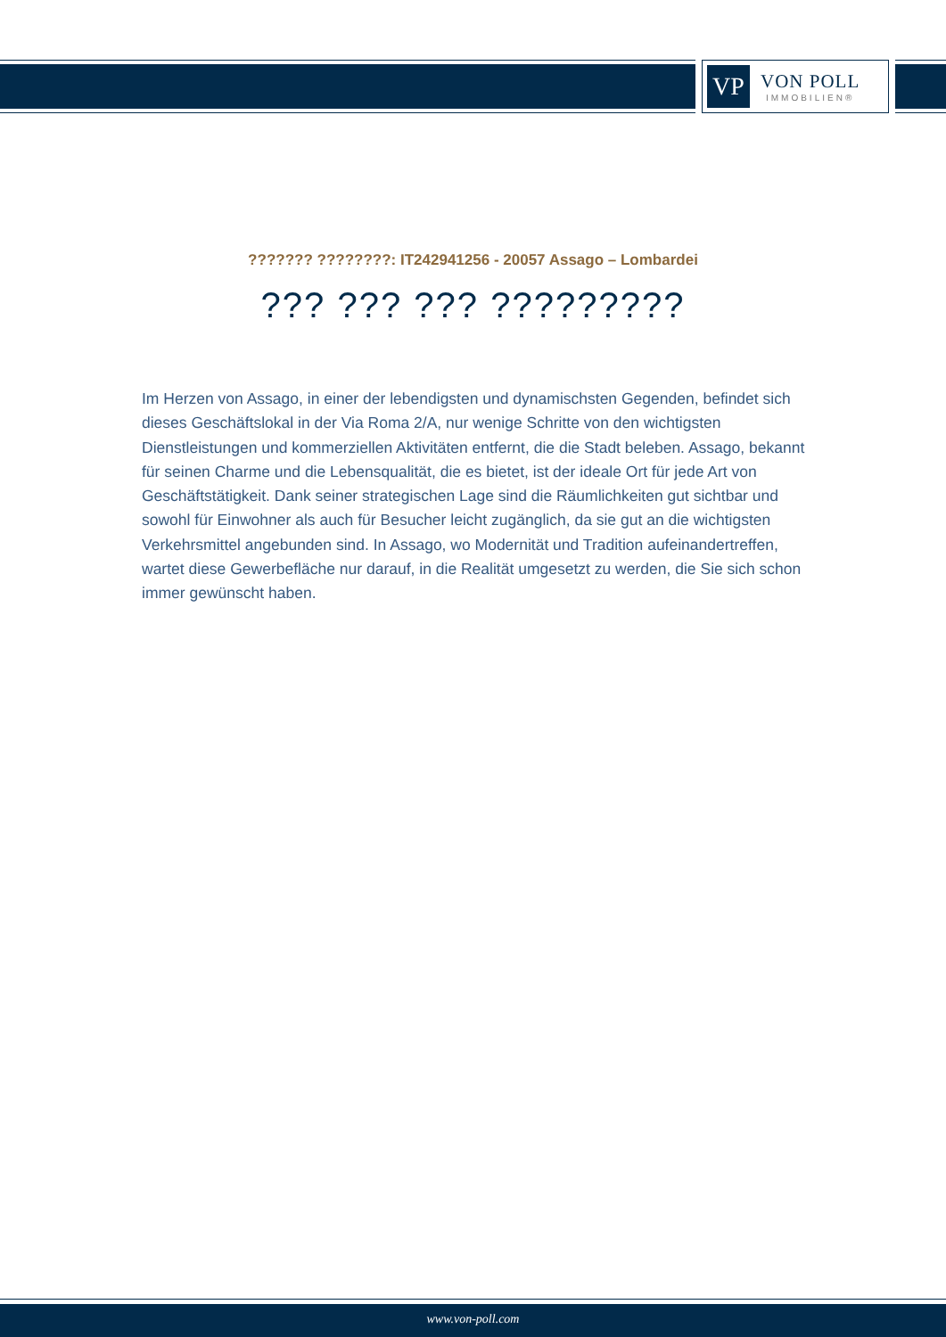VP
VON POLL
IMMOBILIEN®
??????? ????????: IT242941256 - 20057 Assago – Lombardei
??? ??? ??? ?????????
Im Herzen von Assago, in einer der lebendigsten und dynamischsten Gegenden, befindet sich dieses Geschäftslokal in der Via Roma 2/A, nur wenige Schritte von den wichtigsten Dienstleistungen und kommerziellen Aktivitäten entfernt, die die Stadt beleben. Assago, bekannt für seinen Charme und die Lebensqualität, die es bietet, ist der ideale Ort für jede Art von Geschäftstätigkeit. Dank seiner strategischen Lage sind die Räumlichkeiten gut sichtbar und sowohl für Einwohner als auch für Besucher leicht zugänglich, da sie gut an die wichtigsten Verkehrsmittel angebunden sind. In Assago, wo Modernität und Tradition aufeinandertreffen, wartet diese Gewerbefläche nur darauf, in die Realität umgesetzt zu werden, die Sie sich schon immer gewünscht haben.
www.von-poll.com